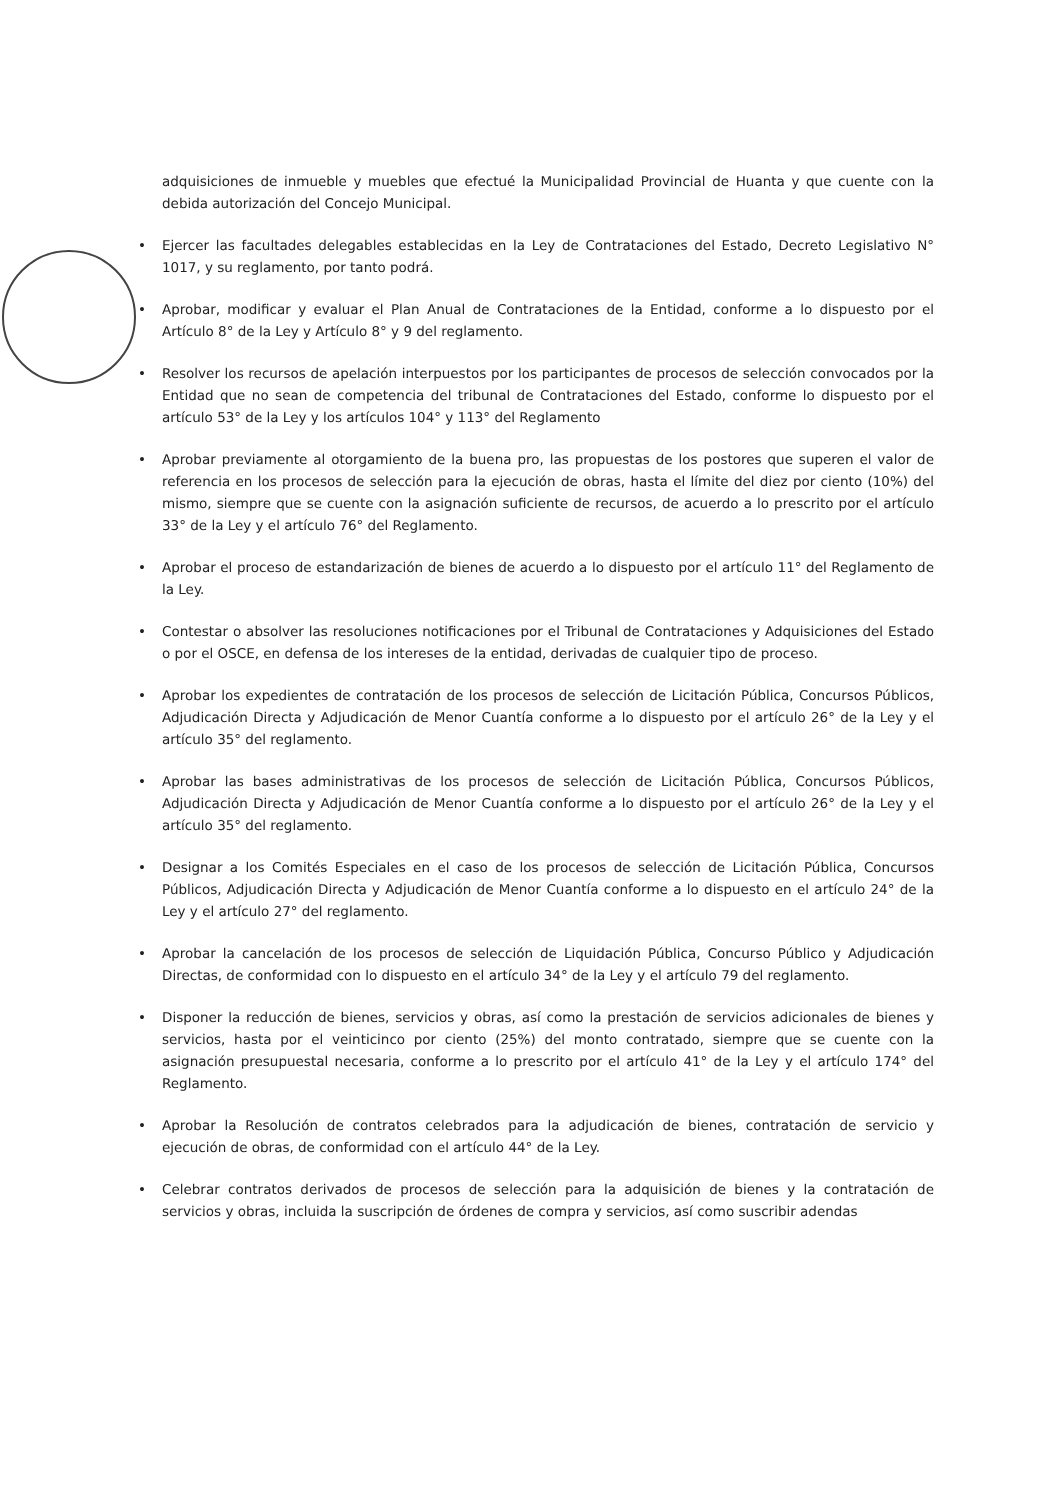adquisiciones de inmueble y muebles que efectué la Municipalidad Provincial de Huanta y que cuente con la debida autorización del Concejo Municipal.
• Ejercer las facultades delegables establecidas en la Ley de Contrataciones del Estado, Decreto Legislativo N° 1017, y su reglamento, por tanto podrá.
• Aprobar, modificar y evaluar el Plan Anual de Contrataciones de la Entidad, conforme a lo dispuesto por el Artículo 8° de la Ley y Artículo 8° y 9 del reglamento.
• Resolver los recursos de apelación interpuestos por los participantes de procesos de selección convocados por la Entidad que no sean de competencia del tribunal de Contrataciones del Estado, conforme lo dispuesto por el artículo 53° de la Ley y los artículos 104° y 113° del Reglamento
• Aprobar previamente al otorgamiento de la buena pro, las propuestas de los postores que superen el valor de referencia en los procesos de selección para la ejecución de obras, hasta el límite del diez por ciento (10%) del mismo, siempre que se cuente con la asignación suficiente de recursos, de acuerdo a lo prescrito por el artículo 33° de la Ley y el artículo 76° del Reglamento.
• Aprobar el proceso de estandarización de bienes de acuerdo a lo dispuesto por el artículo 11° del Reglamento de la Ley.
• Contestar o absolver las resoluciones notificaciones por el Tribunal de Contrataciones y Adquisiciones del Estado o por el OSCE, en defensa de los intereses de la entidad, derivadas de cualquier tipo de proceso.
• Aprobar los expedientes de contratación de los procesos de selección de Licitación Pública, Concursos Públicos, Adjudicación Directa y Adjudicación de Menor Cuantía conforme a lo dispuesto por el artículo 26° de la Ley y el artículo 35° del reglamento.
• Aprobar las bases administrativas de los procesos de selección de Licitación Pública, Concursos Públicos, Adjudicación Directa y Adjudicación de Menor Cuantía conforme a lo dispuesto por el artículo 26° de la Ley y el artículo 35° del reglamento.
• Designar a los Comités Especiales en el caso de los procesos de selección de Licitación Pública, Concursos Públicos, Adjudicación Directa y Adjudicación de Menor Cuantía conforme a lo dispuesto en el artículo 24° de la Ley y el artículo 27° del reglamento.
• Aprobar la cancelación de los procesos de selección de Liquidación Pública, Concurso Público y Adjudicación Directas, de conformidad con lo dispuesto en el artículo 34° de la Ley y el artículo 79 del reglamento.
• Disponer la reducción de bienes, servicios y obras, así como la prestación de servicios adicionales de bienes y servicios, hasta por el veinticinco por ciento (25%) del monto contratado, siempre que se cuente con la asignación presupuestal necesaria, conforme a lo prescrito por el artículo 41° de la Ley y el artículo 174° del Reglamento.
• Aprobar la Resolución de contratos celebrados para la adjudicación de bienes, contratación de servicio y ejecución de obras, de conformidad con el artículo 44° de la Ley.
• Celebrar contratos derivados de procesos de selección para la adquisición de bienes y la contratación de servicios y obras, incluida la suscripción de órdenes de compra y servicios, así como suscribir adendas